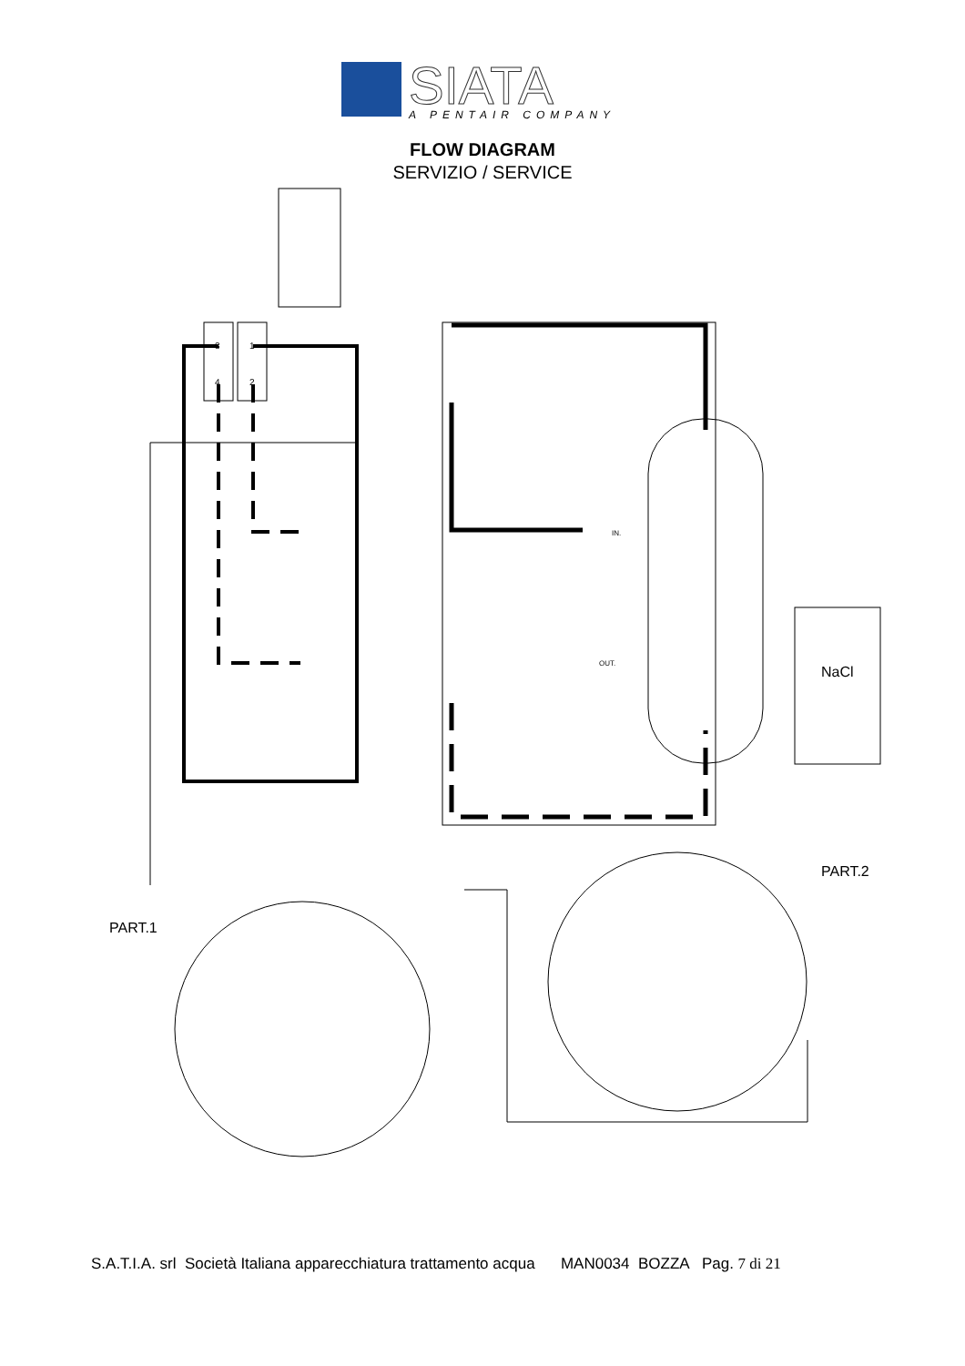SIATA
A PENTAIR COMPANY
FLOW DIAGRAM
SERVIZIO / SERVICE
NaCl
PART.2
PART.1
IN.
OUT.
3
1
4
2
S.A.T.I.A. srl Società Italiana apparecchiatura trattamento acqua MAN0034 BOZZA Pag. 7 di 21